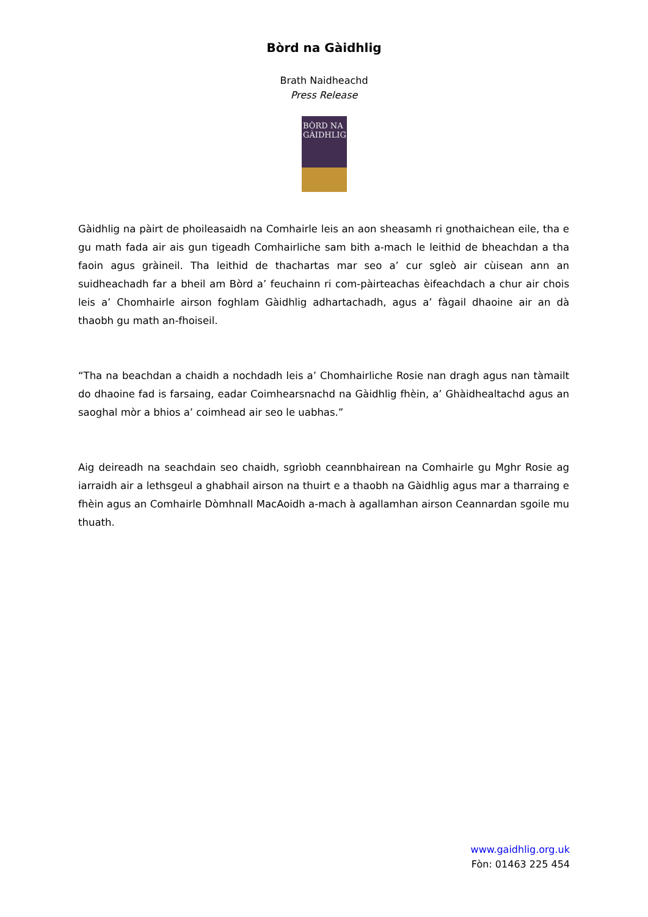Bòrd na Gàidhlig
Brath Naidheachd
Press Release
BÒRD NA GÀIDHLIG
Gàidhlig na pàirt de phoileasaidh na Comhairle leis an aon sheasamh ri gnothaichean eile, tha e gu math fada air ais gun tigeadh Comhairliche sam bith a-mach le leithid de bheachdan a tha faoin agus gràineil. Tha leithid de thachartas mar seo a’ cur sgleò air cùisean ann an suidheachadh far a bheil am Bòrd a’ feuchainn ri com-pàirteachas èifeachdach a chur air chois leis a’ Chomhairle airson foghlam Gàidhlig adhartachadh, agus a’ fàgail dhaoine air an dà thaobh gu math an-fhoiseil.
“Tha na beachdan a chaidh a nochdadh leis a’ Chomhairliche Rosie nan dragh agus nan tàmailt do dhaoine fad is farsaing, eadar Coimhearsnachd na Gàidhlig fhèin, a’ Ghàidhealtachd agus an saoghal mòr a bhios a’ coimhead air seo le uabhas.”
Aig deireadh na seachdain seo chaidh, sgrìobh ceannbhairean na Comhairle gu Mghr Rosie ag iarraidh air a lethsgeul a ghabhail airson na thuirt e a thaobh na Gàidhlig agus mar a tharraing e fhèin agus an Comhairle Dòmhnall MacAoidh a-mach à agallamhan airson Ceannardan sgoile mu thuath.
www.gaidhlig.org.uk
Fòn: 01463 225 454